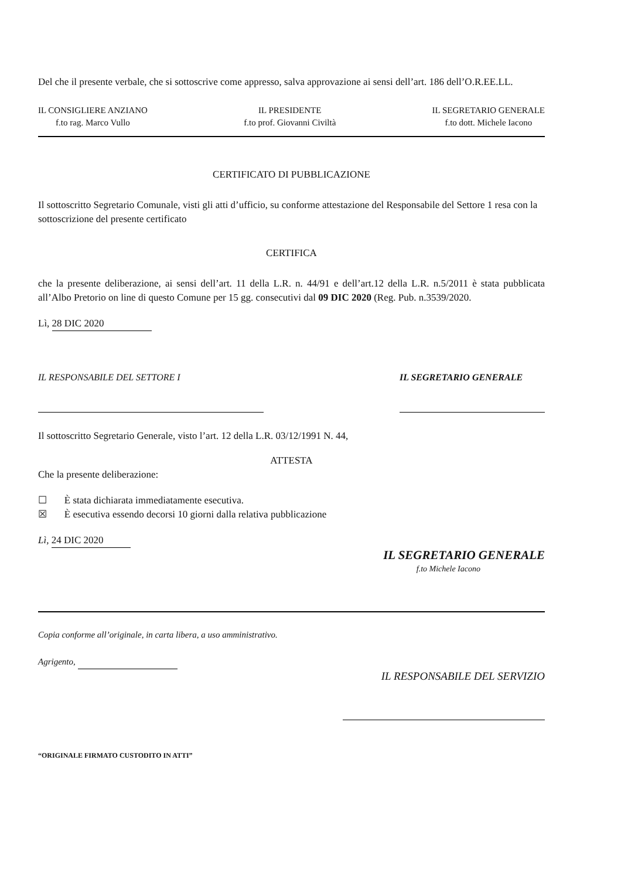Del che il presente verbale, che si sottoscrive come appresso, salva approvazione ai sensi dell’art. 186 dell’O.R.EE.LL.
IL CONSIGLIERE ANZIANO
f.to rag. Marco Vullo
IL PRESIDENTE
f.to prof. Giovanni Civiltà
IL SEGRETARIO GENERALE
f.to dott. Michele Iacono
CERTIFICATO DI PUBBLICAZIONE
Il sottoscritto Segretario Comunale, visti gli atti d’ufficio, su conforme attestazione del Responsabile del Settore 1 resa con la sottoscrizione del presente certificato
CERTIFICA
che la presente deliberazione, ai sensi dell’art. 11 della L.R. n. 44/91 e dell’art.12 della L.R. n.5/2011 è stata pubblicata all’Albo Pretorio on line di questo Comune per 15 gg. consecutivi dal 09 DIC 2020 (Reg. Pub. n.3539/2020.
Lì, 28 DIC 2020
IL RESPONSABILE DEL SETTORE I IL SEGRETARIO GENERALE
Il sottoscritto Segretario Generale, visto l’art. 12 della L.R. 03/12/1991 N. 44,
ATTESTA
Che la presente deliberazione:
☐ È stata dichiarata immediatamente esecutiva.
☒ È esecutiva essendo decorsi 10 giorni dalla relativa pubblicazione
Lì, 24 DIC 2020
IL SEGRETARIO GENERALE
f.to Michele Iacono
Copia conforme all’originale, in carta libera, a uso amministrativo.
Agrigento,
IL RESPONSABILE DEL SERVIZIO
“ORIGINALE FIRMATO CUSTODITO IN ATTI”